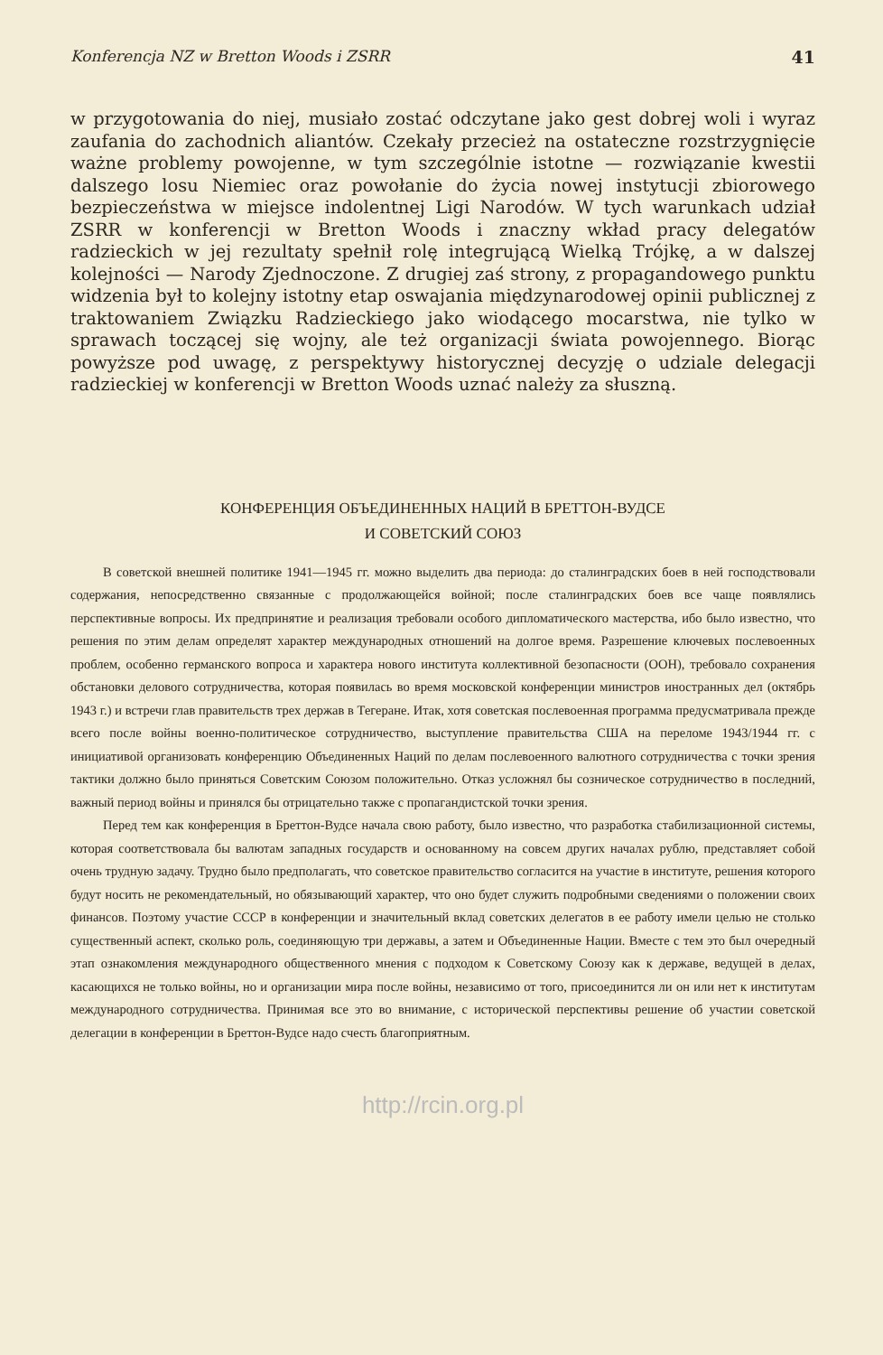Konferencja NZ w Bretton Woods i ZSRR 41
w przygotowania do niej, musiało zostać odczytane jako gest dobrej woli i wyraz zaufania do zachodnich aliantów. Czekały przecież na ostateczne rozstrzygnięcie ważne problemy powojenne, w tym szczególnie istotne — rozwiązanie kwestii dalszego losu Niemiec oraz powołanie do życia nowej instytucji zbiorowego bezpieczeństwa w miejsce indolentnej Ligi Narodów. W tych warunkach udział ZSRR w konferencji w Bretton Woods i znaczny wkład pracy delegatów radzieckich w jej rezultaty spełnił rolę integrującą Wielką Trójkę, a w dalszej kolejności — Narody Zjednoczone. Z drugiej zaś strony, z propagandowego punktu widzenia był to kolejny istotny etap oswajania międzynarodowej opinii publicznej z traktowaniem Związku Radzieckiego jako wiodącego mocarstwa, nie tylko w sprawach toczącej się wojny, ale też organizacji świata powojennego. Biorąc powyższe pod uwagę, z perspektywy historycznej decyzję o udziale delegacji radzieckiej w konferencji w Bretton Woods uznać należy za słuszną.
КОНФЕРЕНЦИЯ ОБЪЕДИНЕННЫХ НАЦИЙ В БРЕТТОН-ВУДСЕ
И СОВЕТСКИЙ СОЮЗ
В советской внешней политике 1941—1945 гг. можно выделить два периода: до сталинградских боев в ней господствовали содержания, непосредственно связанные с продолжающейся войной; после сталинградских боев все чаще появлялись перспективные вопросы. Их предпринятие и реализация требовали особого дипломатического мастерства, ибо было известно, что решения по этим делам определят характер международных отношений на долгое время. Разрешение ключевых послевоенных проблем, особенно германского вопроса и характера нового института коллективной безопасности (ООН), требовало сохранения обстановки делового сотрудничества, которая появилась во время московской конференции министров иностранных дел (октябрь 1943 г.) и встречи глав правительств трех держав в Тегеране. Итак, хотя советская послевоенная программа предусматривала прежде всего после войны военно-политическое сотрудничество, выступление правительства США на переломе 1943/1944 гг. с инициативой организовать конференцию Объединенных Наций по делам послевоенного валютного сотрудничества с точки зрения тактики должно было приняться Советским Союзом положительно. Отказ усложнял бы созническое сотрудничество в последний, важный период войны и принялся бы отрицательно также с пропагандистской точки зрения.
Перед тем как конференция в Бреттон-Вудсе начала свою работу, было известно, что разработка стабилизационной системы, которая соответствовала бы валютам западных государств и основанному на совсем других началах рублю, представляет собой очень трудную задачу. Трудно было предполагать, что советское правительство согласится на участие в институте, решения которого будут носить не рекомендательный, но обязывающий характер, что оно будет служить подробными сведениями о положении своих финансов. Поэтому участие СССР в конференции и значительный вклад советских делегатов в ее работу имели целью не столько существенный аспект, сколько роль, соединяющую три державы, а затем и Объединенные Нации. Вместе с тем это был очередный этап ознакомления международного общественного мнения с подходом к Советскому Союзу как к державе, ведущей в делах, касающихся не только войны, но и организации мира после войны, независимо от того, присоединится ли он или нет к институтам международного сотрудничества. Принимая все это во внимание, с исторической перспективы решение об участии советской делегации в конференции в Бреттон-Вудсе надо счесть благоприятным.
http://rcin.org.pl